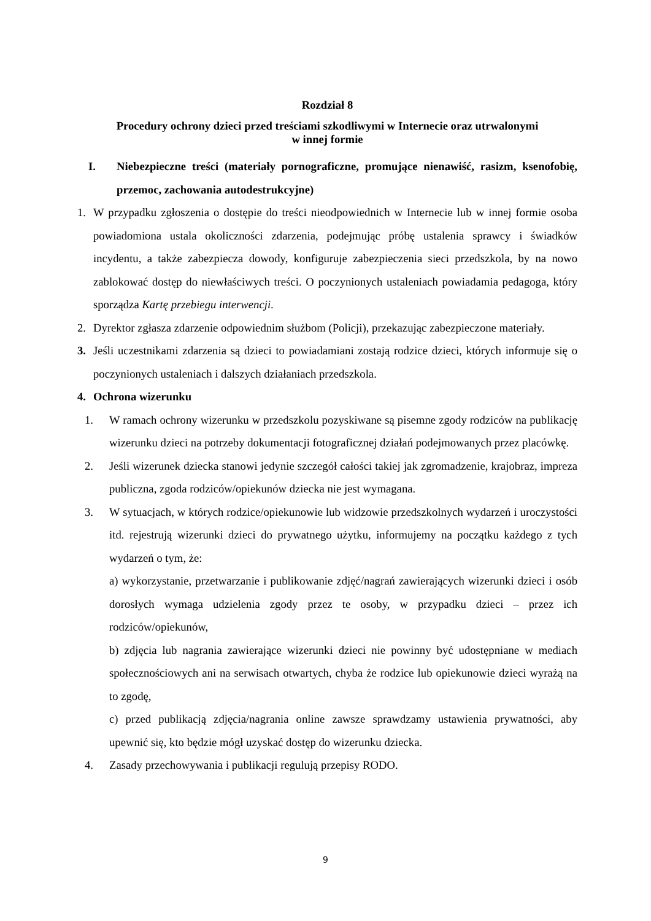Rozdział 8
Procedury ochrony dzieci przed treściami szkodliwymi w Internecie oraz utrwalonymi
w innej formie
I. Niebezpieczne treści (materiały pornograficzne, promujące nienawiść, rasizm, ksenofobię, przemoc, zachowania autodestrukcyjne)
1. W przypadku zgłoszenia o dostępie do treści nieodpowiednich w Internecie lub w innej formie osoba powiadomiona ustala okoliczności zdarzenia, podejmując próbę ustalenia sprawcy i świadków incydentu, a także zabezpiecza dowody, konfiguruje zabezpieczenia sieci przedszkola, by na nowo zablokować dostęp do niewłaściwych treści. O poczynionych ustaleniach powiadamia pedagoga, który sporządza Kartę przebiegu interwencji.
2. Dyrektor zgłasza zdarzenie odpowiednim służbom (Policji), przekazując zabezpieczone materiały.
3. Jeśli uczestnikami zdarzenia są dzieci to powiadamiani zostają rodzice dzieci, których informuje się o poczynionych ustaleniach i dalszych działaniach przedszkola.
4. Ochrona wizerunku
1. W ramach ochrony wizerunku w przedszkolu pozyskiwane są pisemne zgody rodziców na publikację wizerunku dzieci na potrzeby dokumentacji fotograficznej działań podejmowanych przez placówkę.
2. Jeśli wizerunek dziecka stanowi jedynie szczegół całości takiej jak zgromadzenie, krajobraz, impreza publiczna, zgoda rodziców/opiekunów dziecka nie jest wymagana.
3. W sytuacjach, w których rodzice/opiekunowie lub widzowie przedszkolnych wydarzeń i uroczystości itd. rejestrują wizerunki dzieci do prywatnego użytku, informujemy na początku każdego z tych wydarzeń o tym, że:
a) wykorzystanie, przetwarzanie i publikowanie zdjęć/nagrań zawierających wizerunki dzieci i osób dorosłych wymaga udzielenia zgody przez te osoby, w przypadku dzieci – przez ich rodziców/opiekunów,
b) zdjęcia lub nagrania zawierające wizerunki dzieci nie powinny być udostępniane w mediach społecznościowych ani na serwisach otwartych, chyba że rodzice lub opiekunowie dzieci wyrażą na to zgodę,
c) przed publikacją zdjęcia/nagrania online zawsze sprawdzamy ustawienia prywatności, aby upewnić się, kto będzie mógł uzyskać dostęp do wizerunku dziecka.
4. Zasady przechowywania i publikacji regulują przepisy RODO.
9